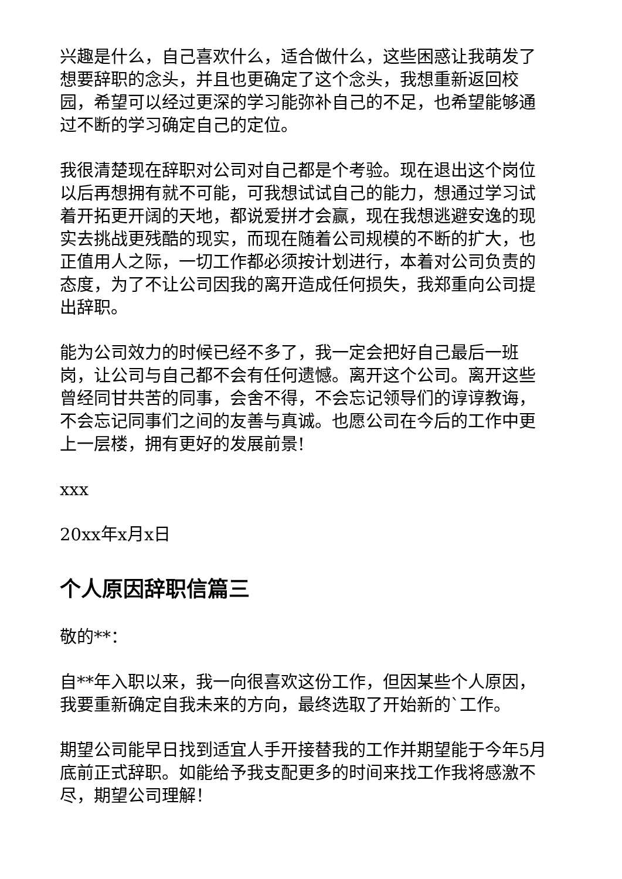兴趣是什么，自己喜欢什么，适合做什么，这些困惑让我萌发了想要辞职的念头，并且也更确定了这个念头，我想重新返回校园，希望可以经过更深的学习能弥补自己的不足，也希望能够通过不断的学习确定自己的定位。
我很清楚现在辞职对公司对自己都是个考验。现在退出这个岗位以后再想拥有就不可能，可我想试试自己的能力，想通过学习试着开拓更开阔的天地，都说爱拼才会赢，现在我想逃避安逸的现实去挑战更残酷的现实，而现在随着公司规模的不断的扩大，也正值用人之际，一切工作都必须按计划进行，本着对公司负责的态度，为了不让公司因我的离开造成任何损失，我郑重向公司提出辞职。
能为公司效力的时候已经不多了，我一定会把好自己最后一班岗，让公司与自己都不会有任何遗憾。离开这个公司。离开这些曾经同甘共苦的同事，会舍不得，不会忘记领导们的谆谆教诲，不会忘记同事们之间的友善与真诚。也愿公司在今后的工作中更上一层楼，拥有更好的发展前景!
xxx
20xx年x月x日
个人原因辞职信篇三
敬的**：
自**年入职以来，我一向很喜欢这份工作，但因某些个人原因，我要重新确定自我未来的方向，最终选取了开始新的`工作。
期望公司能早日找到适宜人手开接替我的工作并期望能于今年5月底前正式辞职。如能给予我支配更多的时间来找工作我将感激不尽，期望公司理解！